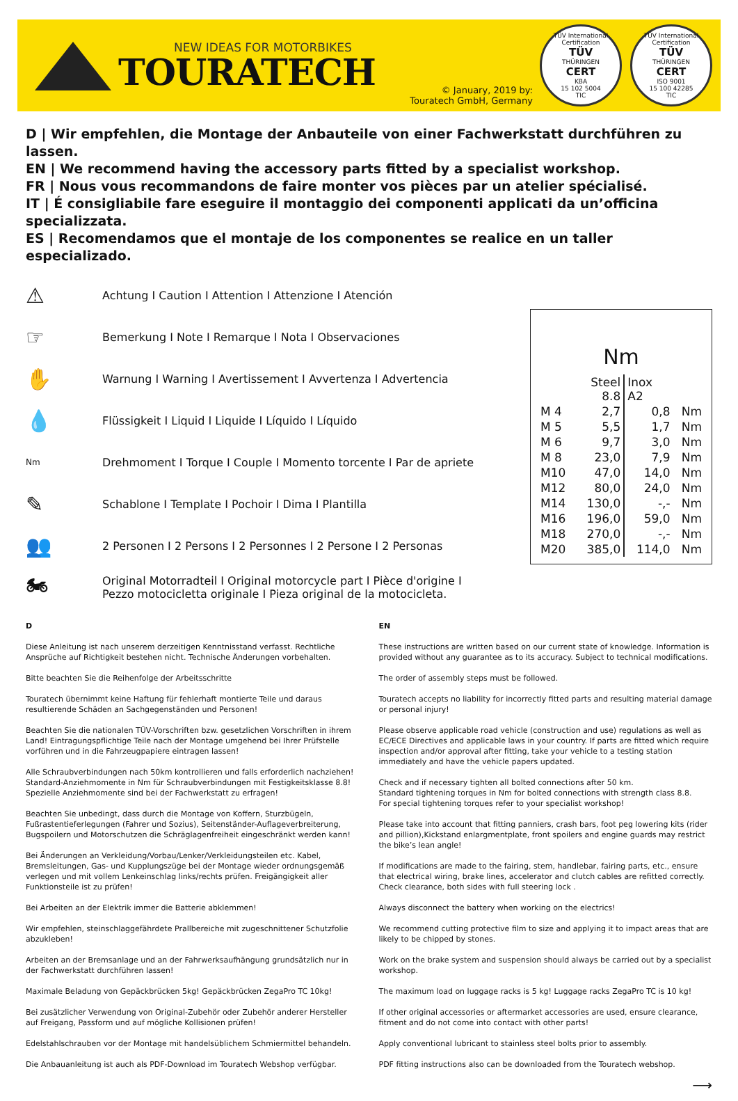NEW IDEAS FOR MOTORBIKES
TOURATECH
© January, 2019 by:
Touratech GmbH, Germany
TÜV International Certification
TÜV
THÜRINGEN
CERT
KBA
15 102 5004
TIC
TÜV International Certification
TÜV
THÜRINGEN
CERT
ISO 9001
15 100 42285
TIC
D | Wir empfehlen, die Montage der Anbauteile von einer Fachwerkstatt durchführen zu lassen.
EN | We recommend having the accessory parts fitted by a specialist workshop.
FR | Nous vous recommandons de faire monter vos pièces par un atelier spécialisé.
IT | É consigliabile fare eseguire il montaggio dei componenti applicati da un’officina specializzata.
ES | Recomendamos que el montaje de los componentes se realice en un taller especializado.
⚠ Achtung I Caution I Attention I Attenzione I Atención
☞ Bemerkung I Note I Remarque I Nota I Observaciones
✋ Warnung I Warning I Avertissement I Avvertenza I Advertencia
💧 Flüssigkeit I Liquid I Liquide I Líquido I Líquido
Nm Drehmoment I Torque I Couple I Momento torcente I Par de apriete
✎ Schablone I Template I Pochoir I Dima I Plantilla
👥 2 Personen I 2 Persons I 2 Personnes I 2 Persone I 2 Personas
🏍 Original Motorradteil I Original motorcycle part I Pièce d'origine I
Pezzo motocicletta originale I Pieza original de la motocicleta.
Nm
| | Steel 8.8 | Inox A2 | |
| --- | --- | --- | --- |
| M 4 | 2,7 | 0,8 | Nm |
| M 5 | 5,5 | 1,7 | Nm |
| M 6 | 9,7 | 3,0 | Nm |
| M 8 | 23,0 | 7,9 | Nm |
| M10 | 47,0 | 14,0 | Nm |
| M12 | 80,0 | 24,0 | Nm |
| M14 | 130,0 | -,- | Nm |
| M16 | 196,0 | 59,0 | Nm |
| M18 | 270,0 | -,- | Nm |
| M20 | 385,0 | 114,0 | Nm |
D
Diese Anleitung ist nach unserem derzeitigen Kenntnisstand verfasst. Rechtliche Ansprüche auf Richtigkeit bestehen nicht. Technische Änderungen vorbehalten.
Bitte beachten Sie die Reihenfolge der Arbeitsschritte
Touratech übernimmt keine Haftung für fehlerhaft montierte Teile und daraus resultierende Schäden an Sachgegenständen und Personen!
Beachten Sie die nationalen TÜV-Vorschriften bzw. gesetzlichen Vorschriften in ihrem Land! Eintragungspflichtige Teile nach der Montage umgehend bei Ihrer Prüfstelle vorführen und in die Fahrzeugpapiere eintragen lassen!
Alle Schraubverbindungen nach 50km kontrollieren und falls erforderlich nachziehen! Standard-Anziehmomente in Nm für Schraubverbindungen mit Festigkeitsklasse 8.8! Spezielle Anziehmomente sind bei der Fachwerkstatt zu erfragen!
Beachten Sie unbedingt, dass durch die Montage von Koffern, Sturzbügeln, Fußrastentieferlegungen (Fahrer und Sozius), Seitenständer-Auflageverbreiterung, Bugspoilern und Motorschutzen die Schräglagenfreiheit eingeschränkt werden kann!
Bei Änderungen an Verkleidung/Vorbau/Lenker/Verkleidungsteilen etc. Kabel, Bremsleitungen, Gas- und Kupplungszüge bei der Montage wieder ordnungsgemäß verlegen und mit vollem Lenkeinschlag links/rechts prüfen. Freigängigkeit aller Funktionsteile ist zu prüfen!
Bei Arbeiten an der Elektrik immer die Batterie abklemmen!
Wir empfehlen, steinschlaggefährdete Prallbereiche mit zugeschnittener Schutzfolie abzukleben!
Arbeiten an der Bremsanlage und an der Fahrwerksaufhängung grundsätzlich nur in der Fachwerkstatt durchführen lassen!
Maximale Beladung von Gepäckbrücken 5kg! Gepäckbrücken ZegaPro TC 10kg!
Bei zusätzlicher Verwendung von Original-Zubehör oder Zubehör anderer Hersteller auf Freigang, Passform und auf mögliche Kollisionen prüfen!
Edelstahlschrauben vor der Montage mit handelsüblichem Schmiermittel behandeln.
Die Anbauanleitung ist auch als PDF-Download im Touratech Webshop verfügbar.
EN
These instructions are written based on our current state of knowledge. Information is provided without any guarantee as to its accuracy. Subject to technical modifications.
The order of assembly steps must be followed.
Touratech accepts no liability for incorrectly fitted parts and resulting material damage or personal injury!
Please observe applicable road vehicle (construction and use) regulations as well as EC/ECE Directives and applicable laws in your country. If parts are fitted which require inspection and/or approval after fitting, take your vehicle to a testing station immediately and have the vehicle papers updated.
Check and if necessary tighten all bolted connections after 50 km.
Standard tightening torques in Nm for bolted connections with strength class 8.8.
For special tightening torques refer to your specialist workshop!
Please take into account that fitting panniers, crash bars, foot peg lowering kits (rider and pillion),Kickstand enlargmentplate, front spoilers and engine guards may restrict the bike’s lean angle!
If modifications are made to the fairing, stem, handlebar, fairing parts, etc., ensure that electrical wiring, brake lines, accelerator and clutch cables are refitted correctly. Check clearance, both sides with full steering lock .
Always disconnect the battery when working on the electrics!
We recommend cutting protective film to size and applying it to impact areas that are likely to be chipped by stones.
Work on the brake system and suspension should always be carried out by a specialist workshop.
The maximum load on luggage racks is 5 kg! Luggage racks ZegaPro TC is 10 kg!
If other original accessories or aftermarket accessories are used, ensure clearance, fitment and do not come into contact with other parts!
Apply conventional lubricant to stainless steel bolts prior to assembly.
PDF fitting instructions also can be downloaded from the Touratech webshop.
⟶